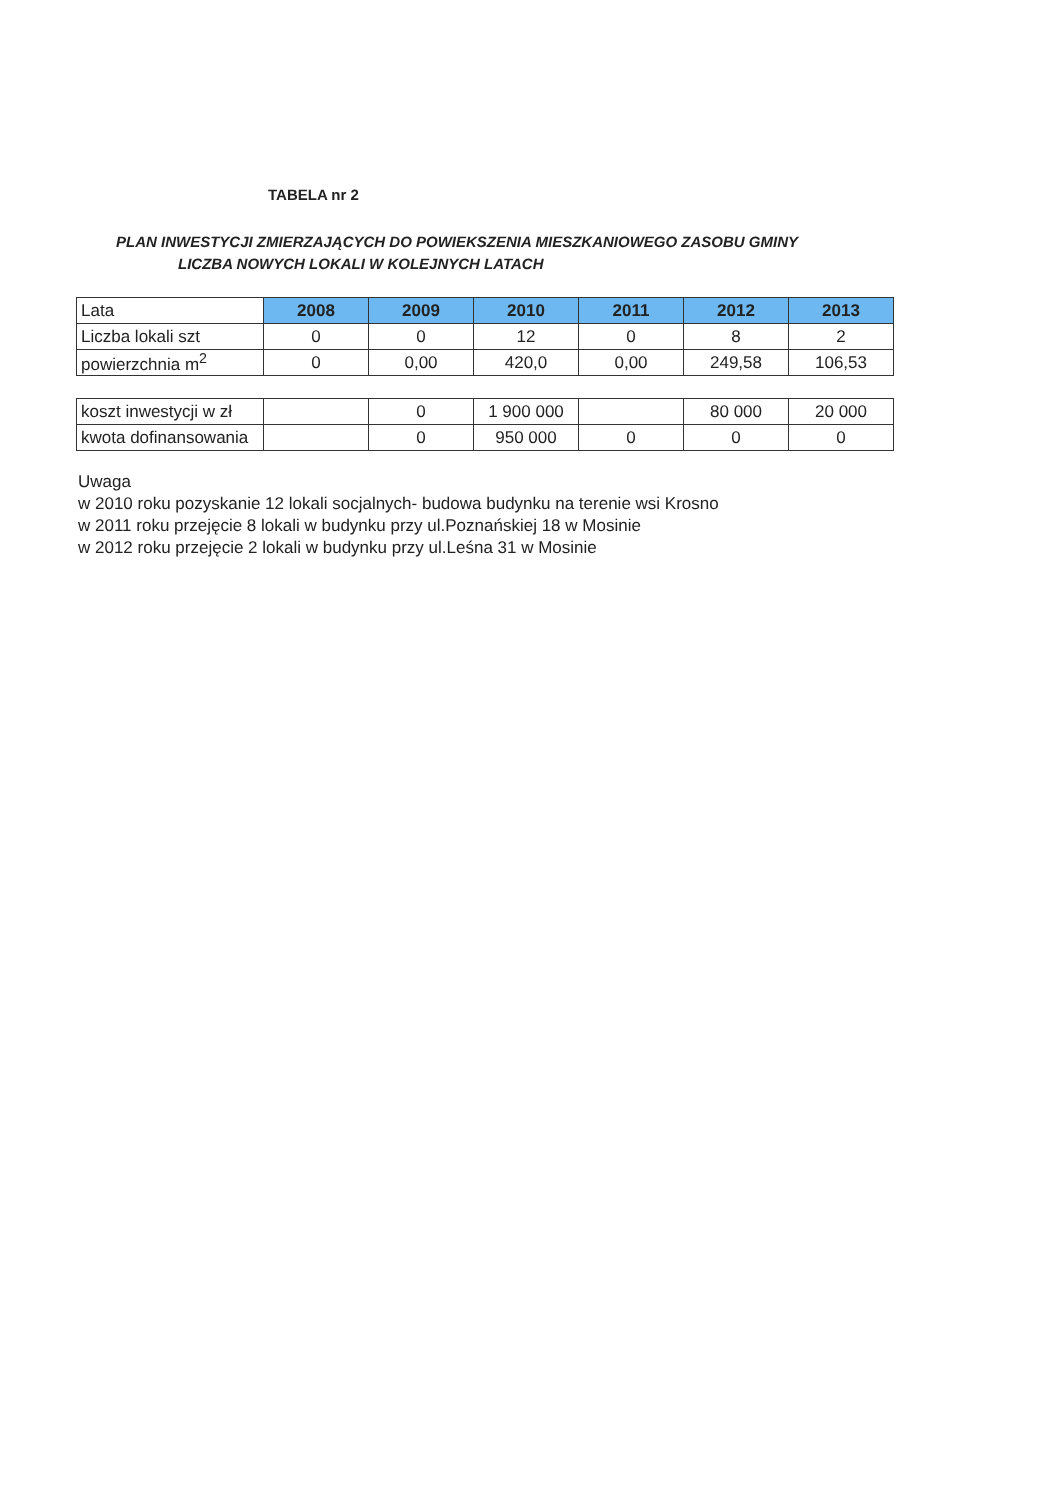TABELA nr 2
PLAN INWESTYCJI ZMIERZAJĄCYCH DO POWIEKSZENIA MIESZKANIOWEGO ZASOBU GMINY
LICZBA NOWYCH LOKALI W KOLEJNYCH LATACH
| Lata | 2008 | 2009 | 2010 | 2011 | 2012 | 2013 |
| Liczba lokali szt | 0 | 0 | 12 | 0 | 8 | 2 |
| powierzchnia m<sup>2</sup> | 0 | 0,00 | 420,0 | 0,00 | 249,58 | 106,53 |
| koszt inwestycji w zł | | 0 | 1 900 000 | | 80 000 | 20 000 |
| kwota dofinansowania | | 0 | 950 000 | 0 | 0 | 0 |
Uwaga
w 2010 roku pozyskanie 12 lokali socjalnych- budowa budynku na terenie wsi Krosno
w 2011 roku przejęcie 8 lokali w budynku przy ul.Poznańskiej 18 w Mosinie
w 2012 roku przejęcie 2 lokali w budynku przy ul.Leśna 31 w Mosinie